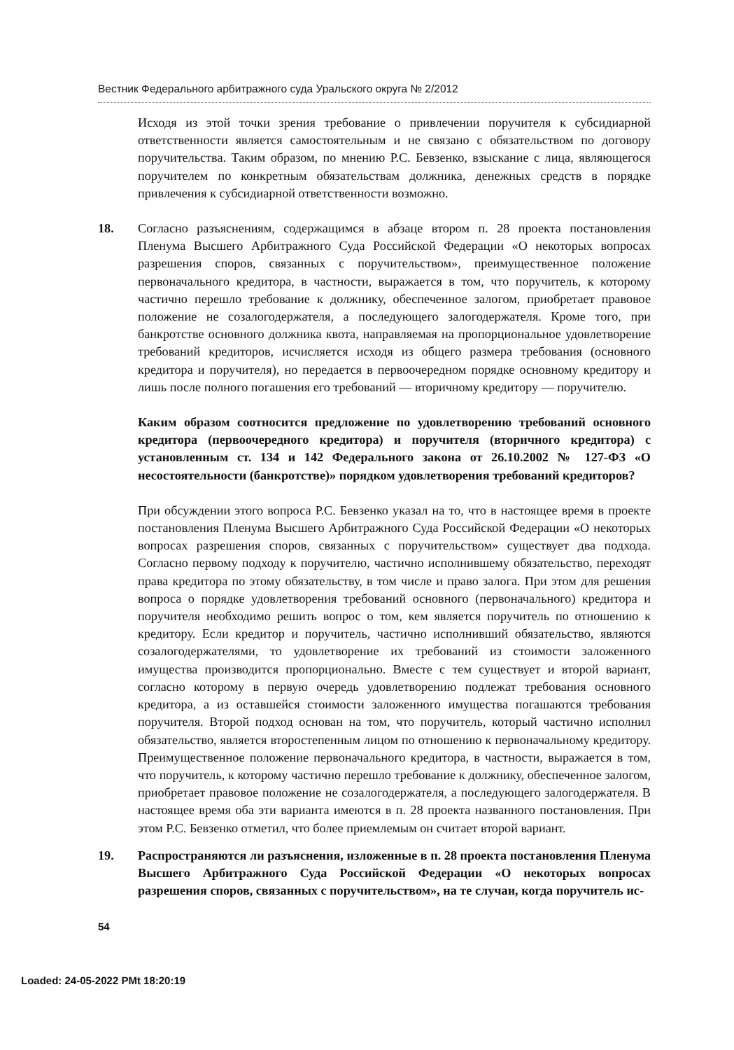Вестник Федерального арбитражного суда Уральского округа № 2/2012
Исходя из этой точки зрения требование о привлечении поручителя к субсидиарной ответственности является самостоятельным и не связано с обязательством по договору поручительства. Таким образом, по мнению Р.С. Бевзенко, взыскание с лица, являющегося поручителем по конкретным обязательствам должника, денежных средств в порядке привлечения к субсидиарной ответственности возможно.
18. Согласно разъяснениям, содержащимся в абзаце втором п. 28 проекта постановления Пленума Высшего Арбитражного Суда Российской Федерации «О некоторых вопросах разрешения споров, связанных с поручительством», преимущественное положение первоначального кредитора, в частности, выражается в том, что поручитель, к которому частично перешло требование к должнику, обеспеченное залогом, приобретает правовое положение не созалогодержателя, а последующего залогодержателя. Кроме того, при банкротстве основного должника квота, направляемая на пропорциональное удовлетворение требований кредиторов, исчисляется исходя из общего размера требования (основного кредитора и поручителя), но передается в первоочередном порядке основному кредитору и лишь после полного погашения его требований — вторичному кредитору — поручителю.
Каким образом соотносится предложение по удовлетворению требований основного кредитора (первоочередного кредитора) и поручителя (вторичного кредитора) с установленным ст. 134 и 142 Федерального закона от 26.10.2002 № 127-ФЗ «О несостоятельности (банкротстве)» порядком удовлетворения требований кредиторов?
При обсуждении этого вопроса Р.С. Бевзенко указал на то, что в настоящее время в проекте постановления Пленума Высшего Арбитражного Суда Российской Федерации «О некоторых вопросах разрешения споров, связанных с поручительством» существует два подхода. Согласно первому подходу к поручителю, частично исполнившему обязательство, переходят права кредитора по этому обязательству, в том числе и право залога. При этом для решения вопроса о порядке удовлетворения требований основного (первоначального) кредитора и поручителя необходимо решить вопрос о том, кем является поручитель по отношению к кредитору. Если кредитор и поручитель, частично исполнивший обязательство, являются созалогодержателями, то удовлетворение их требований из стоимости заложенного имущества производится пропорционально. Вместе с тем существует и второй вариант, согласно которому в первую очередь удовлетворению подлежат требования основного кредитора, а из оставшейся стоимости заложенного имущества погашаются требования поручителя. Второй подход основан на том, что поручитель, который частично исполнил обязательство, является второстепенным лицом по отношению к первоначальному кредитору. Преимущественное положение первоначального кредитора, в частности, выражается в том, что поручитель, к которому частично перешло требование к должнику, обеспеченное залогом, приобретает правовое положение не созалогодержателя, а последующего залогодержателя. В настоящее время оба эти варианта имеются в п. 28 проекта названного постановления. При этом Р.С. Бевзенко отметил, что более приемлемым он считает второй вариант.
19. Распространяются ли разъяснения, изложенные в п. 28 проекта постановления Пленума Высшего Арбитражного Суда Российской Федерации «О некоторых вопросах разрешения споров, связанных с поручительством», на те случаи, когда поручитель ис-
54
Loaded: 24-05-2022 PMt 18:20:19